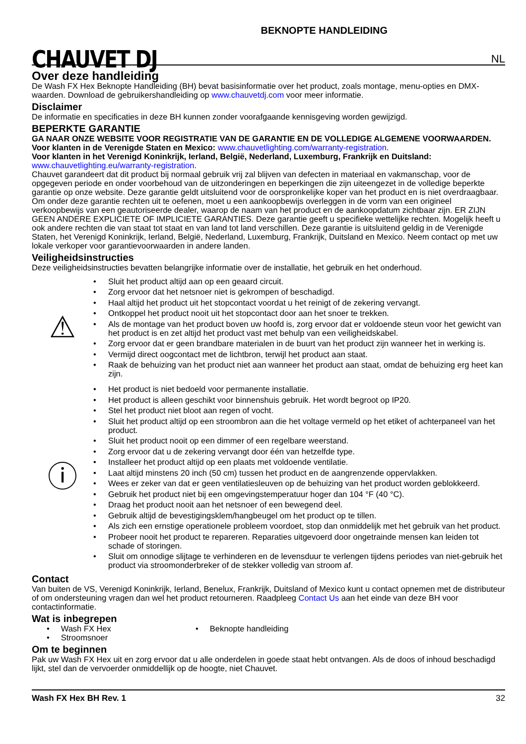CHAUVET DJ
BEKNOPTE HANDLEIDING
NL
Over deze handleiding
De Wash FX Hex Beknopte Handleiding (BH) bevat basisinformatie over het product, zoals montage, menu-opties en DMX-waarden. Download de gebruikershandleiding op www.chauvetdj.com voor meer informatie.
Disclaimer
De informatie en specificaties in deze BH kunnen zonder voorafgaande kennisgeving worden gewijzigd.
BEPERKTE GARANTIE
GA NAAR ONZE WEBSITE VOOR REGISTRATIE VAN DE GARANTIE EN DE VOLLEDIGE ALGEMENE VOORWAARDEN.
Voor klanten in de Verenigde Staten en Mexico: www.chauvetlighting.com/warranty-registration.
Voor klanten in het Verenigd Koninkrijk, Ierland, België, Nederland, Luxemburg, Frankrijk en Duitsland:
www.chauvetlighting.eu/warranty-registration.
Chauvet garandeert dat dit product bij normaal gebruik vrij zal blijven van defecten in materiaal en vakmanschap, voor de opgegeven periode en onder voorbehoud van de uitzonderingen en beperkingen die zijn uiteengezet in de volledige beperkte garantie op onze website. Deze garantie geldt uitsluitend voor de oorspronkelijke koper van het product en is niet overdraagbaar. Om onder deze garantie rechten uit te oefenen, moet u een aankoopbewijs overleggen in de vorm van een origineel verkoopbewijs van een geautoriseerde dealer, waarop de naam van het product en de aankoopdatum zichtbaar zijn. ER ZIJN GEEN ANDERE EXPLICIETE OF IMPLICIETE GARANTIES. Deze garantie geeft u specifieke wettelijke rechten. Mogelijk heeft u ook andere rechten die van staat tot staat en van land tot land verschillen. Deze garantie is uitsluitend geldig in de Verenigde Staten, het Verenigd Koninkrijk, Ierland, België, Nederland, Luxemburg, Frankrijk, Duitsland en Mexico. Neem contact op met uw lokale verkoper voor garantievoorwaarden in andere landen.
Veiligheidsinstructies
Deze veiligheidsinstructies bevatten belangrijke informatie over de installatie, het gebruik en het onderhoud.
⚠
• Sluit het product altijd aan op een geaard circuit.
• Zorg ervoor dat het netsnoer niet is gekrompen of beschadigd.
• Haal altijd het product uit het stopcontact voordat u het reinigt of de zekering vervangt.
• Ontkoppel het product nooit uit het stopcontact door aan het snoer te trekken.
• Als de montage van het product boven uw hoofd is, zorg ervoor dat er voldoende steun voor het gewicht van het product is en zet altijd het product vast met behulp van een veiligheidskabel.
• Zorg ervoor dat er geen brandbare materialen in de buurt van het product zijn wanneer het in werking is.
• Vermijd direct oogcontact met de lichtbron, terwijl het product aan staat.
• Raak de behuizing van het product niet aan wanneer het product aan staat, omdat de behuizing erg heet kan zijn.
ⓘ
• Het product is niet bedoeld voor permanente installatie.
• Het product is alleen geschikt voor binnenshuis gebruik. Het wordt begroot op IP20.
• Stel het product niet bloot aan regen of vocht.
• Sluit het product altijd op een stroombron aan die het voltage vermeld op het etiket of achterpaneel van het product.
• Sluit het product nooit op een dimmer of een regelbare weerstand.
• Zorg ervoor dat u de zekering vervangt door één van hetzelfde type.
• Installeer het product altijd op een plaats met voldoende ventilatie.
• Laat altijd minstens 20 inch (50 cm) tussen het product en de aangrenzende oppervlakken.
• Wees er zeker van dat er geen ventilatiesleuven op de behuizing van het product worden geblokkeerd.
• Gebruik het product niet bij een omgevingstemperatuur hoger dan 104 °F (40 °C).
• Draag het product nooit aan het netsnoer of een bewegend deel.
• Gebruik altijd de bevestigingsklem/hangbeugel om het product op te tillen.
• Als zich een ernstige operationele probleem voordoet, stop dan onmiddelijk met het gebruik van het product.
• Probeer nooit het product te repareren. Reparaties uitgevoerd door ongetrainde mensen kan leiden tot schade of storingen.
• Sluit om onnodige slijtage te verhinderen en de levensduur te verlengen tijdens periodes van niet-gebruik het product via stroomonderbreker of de stekker volledig van stroom af.
Contact
Van buiten de VS, Verenigd Koninkrijk, Ierland, Benelux, Frankrijk, Duitsland of Mexico kunt u contact opnemen met de distributeur of om ondersteuning vragen dan wel het product retourneren. Raadpleeg Contact Us aan het einde van deze BH voor contactinformatie.
Wat is inbegrepen
• Wash FX Hex
• Stroomsnoer
• Beknopte handleiding
Om te beginnen
Pak uw Wash FX Hex uit en zorg ervoor dat u alle onderdelen in goede staat hebt ontvangen. Als de doos of inhoud beschadigd lijkt, stel dan de vervoerder onmiddellijk op de hoogte, niet Chauvet.
Wash FX Hex BH Rev. 1 32